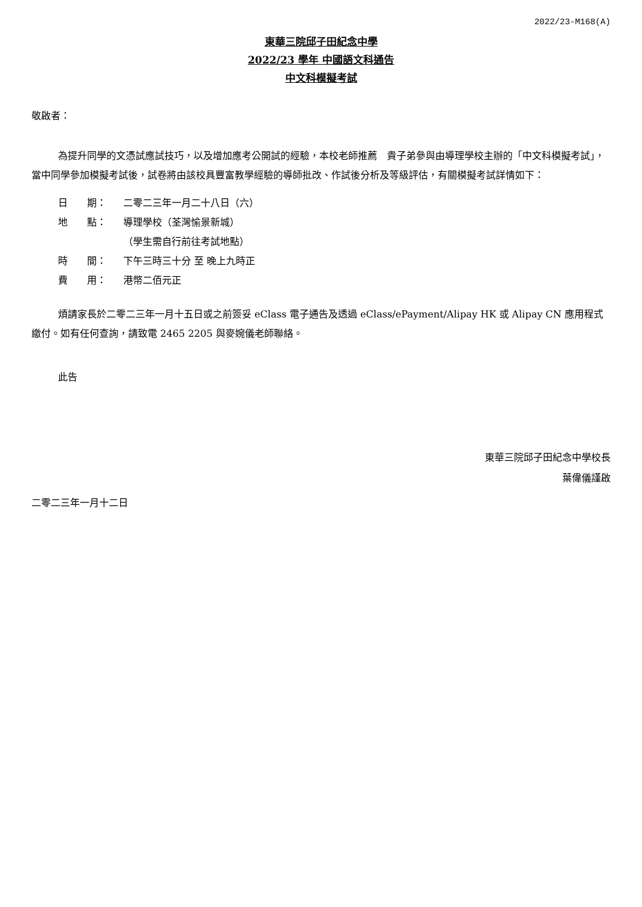2022/23-M168(A)
東華三院邱子田紀念中學
2022/23 學年 中國語文科通告
中文科模擬考試
敬啟者：
為提升同學的文憑試應試技巧，以及增加應考公開試的經驗，本校老師推薦　貴子弟參與由導理學校主辦的「中文科模擬考試」，當中同學參加模擬考試後，試卷將由該校具豐富教學經驗的導師批改、作試後分析及等級評估，有關模擬考試詳情如下：
日　　期： 二零二三年一月二十八日（六）
地　　點： 導理學校（荃灣愉景新城）
（學生需自行前往考試地點）
時　　間： 下午三時三十分 至 晚上九時正
費　　用： 港幣二佰元正
煩請家長於二零二三年一月十五日或之前簽妥 eClass 電子通告及透過 eClass/ePayment/Alipay HK 或 Alipay CN 應用程式繳付。如有任何查詢，請致電 2465 2205 與麥婉儀老師聯絡。
此告
東華三院邱子田紀念中學校長
葉偉儀謹啟
二零二三年一月十二日